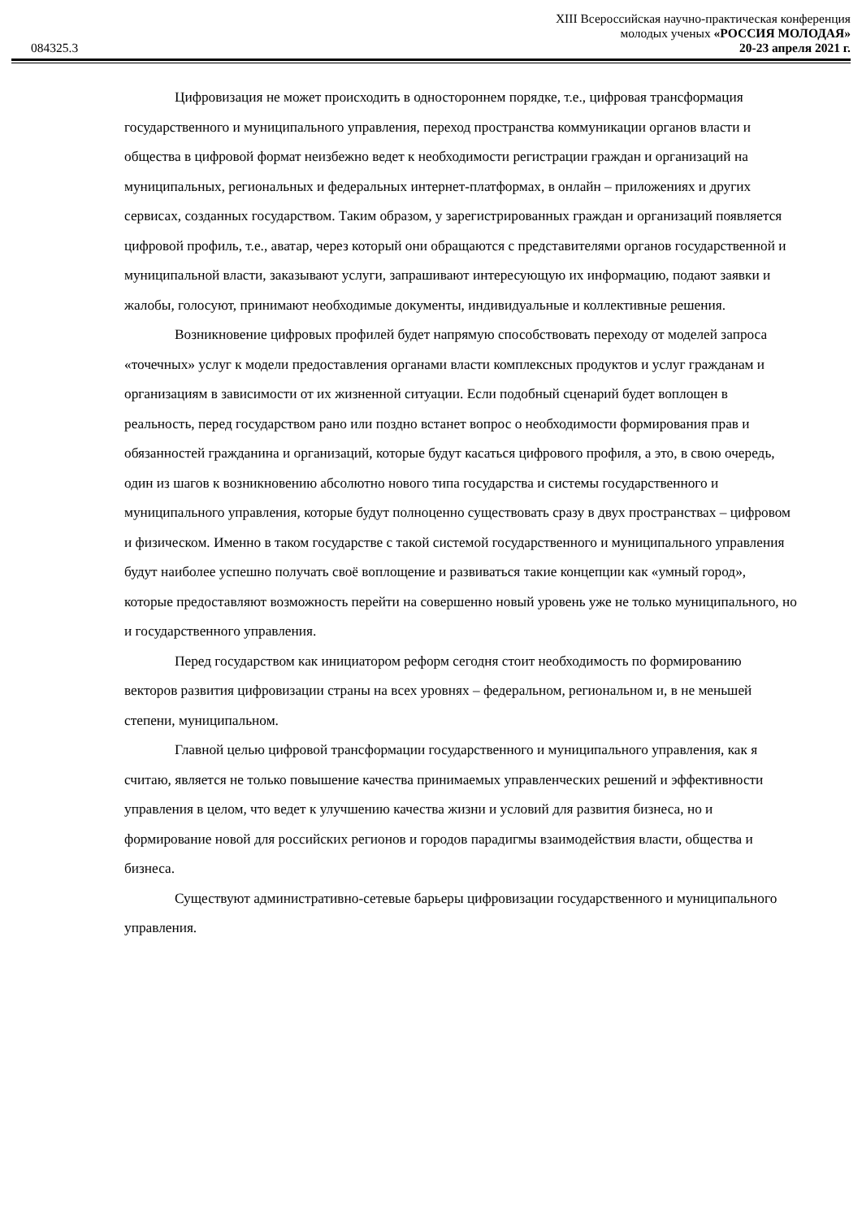084325.3
XIII Всероссийская научно-практическая конференция
молодых ученых «РОССИЯ МОЛОДАЯ»
20-23 апреля 2021 г.
Цифровизация не может происходить в одностороннем порядке, т.е., цифровая трансформация государственного и муниципального управления, переход пространства коммуникации органов власти и общества в цифровой формат неизбежно ведет к необходимости регистрации граждан и организаций на муниципальных, региональных и федеральных интернет-платформах, в онлайн – приложениях и других сервисах, созданных государством. Таким образом, у зарегистрированных граждан и организаций появляется цифровой профиль, т.е., аватар, через который они обращаются с представителями органов государственной и муниципальной власти, заказывают услуги, запрашивают интересующую их информацию, подают заявки и жалобы, голосуют, принимают необходимые документы, индивидуальные и коллективные решения.
Возникновение цифровых профилей будет напрямую способствовать переходу от моделей запроса «точечных» услуг к модели предоставления органами власти комплексных продуктов и услуг гражданам и организациям в зависимости от их жизненной ситуации. Если подобный сценарий будет воплощен в реальность, перед государством рано или поздно встанет вопрос о необходимости формирования прав и обязанностей гражданина и организаций, которые будут касаться цифрового профиля, а это, в свою очередь, один из шагов к возникновению абсолютно нового типа государства и системы государственного и муниципального управления, которые будут полноценно существовать сразу в двух пространствах – цифровом и физическом. Именно в таком государстве с такой системой государственного и муниципального управления будут наиболее успешно получать своё воплощение и развиваться такие концепции как «умный город», которые предоставляют возможность перейти на совершенно новый уровень уже не только муниципального, но и государственного управления.
Перед государством как инициатором реформ сегодня стоит необходимость по формированию векторов развития цифровизации страны на всех уровнях – федеральном, региональном и, в не меньшей степени, муниципальном.
Главной целью цифровой трансформации государственного и муниципального управления, как я считаю, является не только повышение качества принимаемых управленческих решений и эффективности управления в целом, что ведет к улучшению качества жизни и условий для развития бизнеса, но и формирование новой для российских регионов и городов парадигмы взаимодействия власти, общества и бизнеса.
Существуют административно-сетевые барьеры цифровизации государственного и муниципального управления.